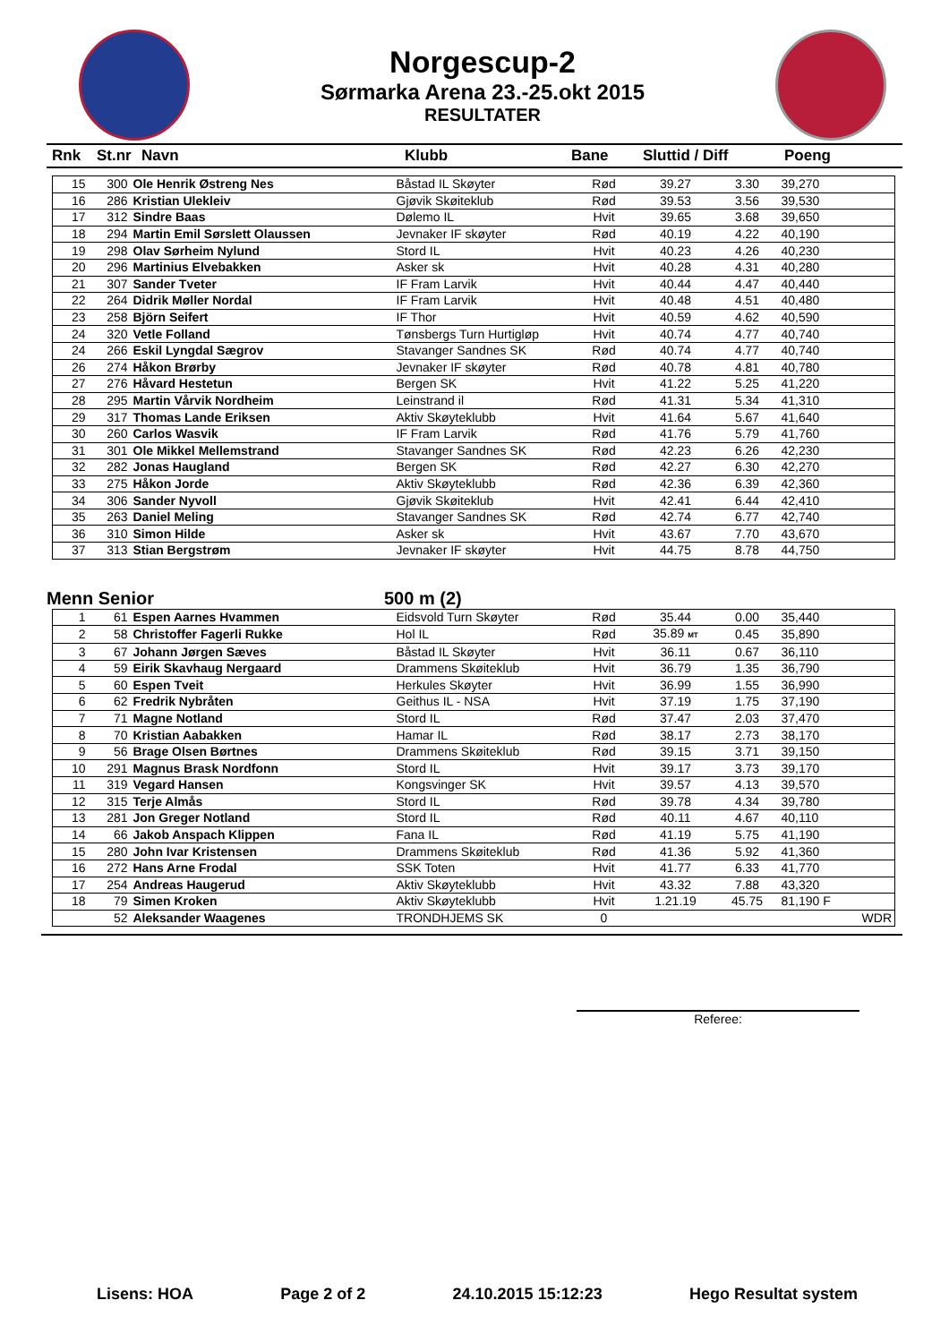Norgescup-2
Sørmarka Arena 23.-25.okt 2015
RESULTATER
Rnk St.nr Navn Klubb Bane Sluttid / Diff Poeng
| 15 | 300 | Ole Henrik Østreng Nes | Båstad IL Skøyter | Rød | 39.27 | 3.30 | 39,270 |
| 16 | 286 | Kristian Ulekleiv | Gjøvik Skøiteklub | Rød | 39.53 | 3.56 | 39,530 |
| 17 | 312 | Sindre Baas | Dølemo IL | Hvit | 39.65 | 3.68 | 39,650 |
| 18 | 294 | Martin Emil Sørslett Olaussen | Jevnaker IF skøyter | Rød | 40.19 | 4.22 | 40,190 |
| 19 | 298 | Olav Sørheim Nylund | Stord IL | Hvit | 40.23 | 4.26 | 40,230 |
| 20 | 296 | Martinius Elvebakken | Asker sk | Hvit | 40.28 | 4.31 | 40,280 |
| 21 | 307 | Sander Tveter | IF Fram Larvik | Hvit | 40.44 | 4.47 | 40,440 |
| 22 | 264 | Didrik Møller Nordal | IF Fram Larvik | Hvit | 40.48 | 4.51 | 40,480 |
| 23 | 258 | Björn Seifert | IF Thor | Hvit | 40.59 | 4.62 | 40,590 |
| 24 | 320 | Vetle Folland | Tønsbergs Turn Hurtigløp | Hvit | 40.74 | 4.77 | 40,740 |
| 24 | 266 | Eskil Lyngdal Sægrov | Stavanger Sandnes SK | Rød | 40.74 | 4.77 | 40,740 |
| 26 | 274 | Håkon Brørby | Jevnaker IF skøyter | Rød | 40.78 | 4.81 | 40,780 |
| 27 | 276 | Håvard Hestetun | Bergen SK | Hvit | 41.22 | 5.25 | 41,220 |
| 28 | 295 | Martin Vårvik Nordheim | Leinstrand il | Rød | 41.31 | 5.34 | 41,310 |
| 29 | 317 | Thomas Lande Eriksen | Aktiv Skøyteklubb | Hvit | 41.64 | 5.67 | 41,640 |
| 30 | 260 | Carlos Wasvik | IF Fram Larvik | Rød | 41.76 | 5.79 | 41,760 |
| 31 | 301 | Ole Mikkel Mellemstrand | Stavanger Sandnes SK | Rød | 42.23 | 6.26 | 42,230 |
| 32 | 282 | Jonas Haugland | Bergen SK | Rød | 42.27 | 6.30 | 42,270 |
| 33 | 275 | Håkon Jorde | Aktiv Skøyteklubb | Rød | 42.36 | 6.39 | 42,360 |
| 34 | 306 | Sander Nyvoll | Gjøvik Skøiteklub | Hvit | 42.41 | 6.44 | 42,410 |
| 35 | 263 | Daniel Meling | Stavanger Sandnes SK | Rød | 42.74 | 6.77 | 42,740 |
| 36 | 310 | Simon Hilde | Asker sk | Hvit | 43.67 | 7.70 | 43,670 |
| 37 | 313 | Stian Bergstrøm | Jevnaker IF skøyter | Hvit | 44.75 | 8.78 | 44,750 |
Menn Senior 500 m (2)
| 1 | 61 | Espen Aarnes Hvammen | Eidsvold Turn Skøyter | Rød | 35.44 | 0.00 | 35,440 |
| 2 | 58 | Christoffer Fagerli Rukke | Hol IL | Rød | 35.89 MT | 0.45 | 35,890 |
| 3 | 67 | Johann Jørgen Sæves | Båstad IL Skøyter | Hvit | 36.11 | 0.67 | 36,110 |
| 4 | 59 | Eirik Skavhaug Nergaard | Drammens Skøiteklub | Hvit | 36.79 | 1.35 | 36,790 |
| 5 | 60 | Espen Tveit | Herkules Skøyter | Hvit | 36.99 | 1.55 | 36,990 |
| 6 | 62 | Fredrik Nybråten | Geithus IL - NSA | Hvit | 37.19 | 1.75 | 37,190 |
| 7 | 71 | Magne Notland | Stord IL | Rød | 37.47 | 2.03 | 37,470 |
| 8 | 70 | Kristian Aabakken | Hamar IL | Rød | 38.17 | 2.73 | 38,170 |
| 9 | 56 | Brage Olsen Børtnes | Drammens Skøiteklub | Rød | 39.15 | 3.71 | 39,150 |
| 10 | 291 | Magnus Brask Nordfonn | Stord IL | Hvit | 39.17 | 3.73 | 39,170 |
| 11 | 319 | Vegard Hansen | Kongsvinger SK | Hvit | 39.57 | 4.13 | 39,570 |
| 12 | 315 | Terje Almås | Stord IL | Rød | 39.78 | 4.34 | 39,780 |
| 13 | 281 | Jon Greger Notland | Stord IL | Rød | 40.11 | 4.67 | 40,110 |
| 14 | 66 | Jakob Anspach Klippen | Fana IL | Rød | 41.19 | 5.75 | 41,190 |
| 15 | 280 | John Ivar Kristensen | Drammens Skøiteklub | Rød | 41.36 | 5.92 | 41,360 |
| 16 | 272 | Hans Arne Frodal | SSK Toten | Hvit | 41.77 | 6.33 | 41,770 |
| 17 | 254 | Andreas Haugerud | Aktiv Skøyteklubb | Hvit | 43.32 | 7.88 | 43,320 |
| 18 | 79 | Simen Kroken | Aktiv Skøyteklubb | Hvit | 1.21.19 | 45.75 | 81,190 F |
| | 52 | Aleksander Waagenes | TRONDHJEMS SK | 0 | | | WDR |
Referee:
Lisens: HOA Page 2 of 2 24.10.2015 15:12:23 Hego Resultat system